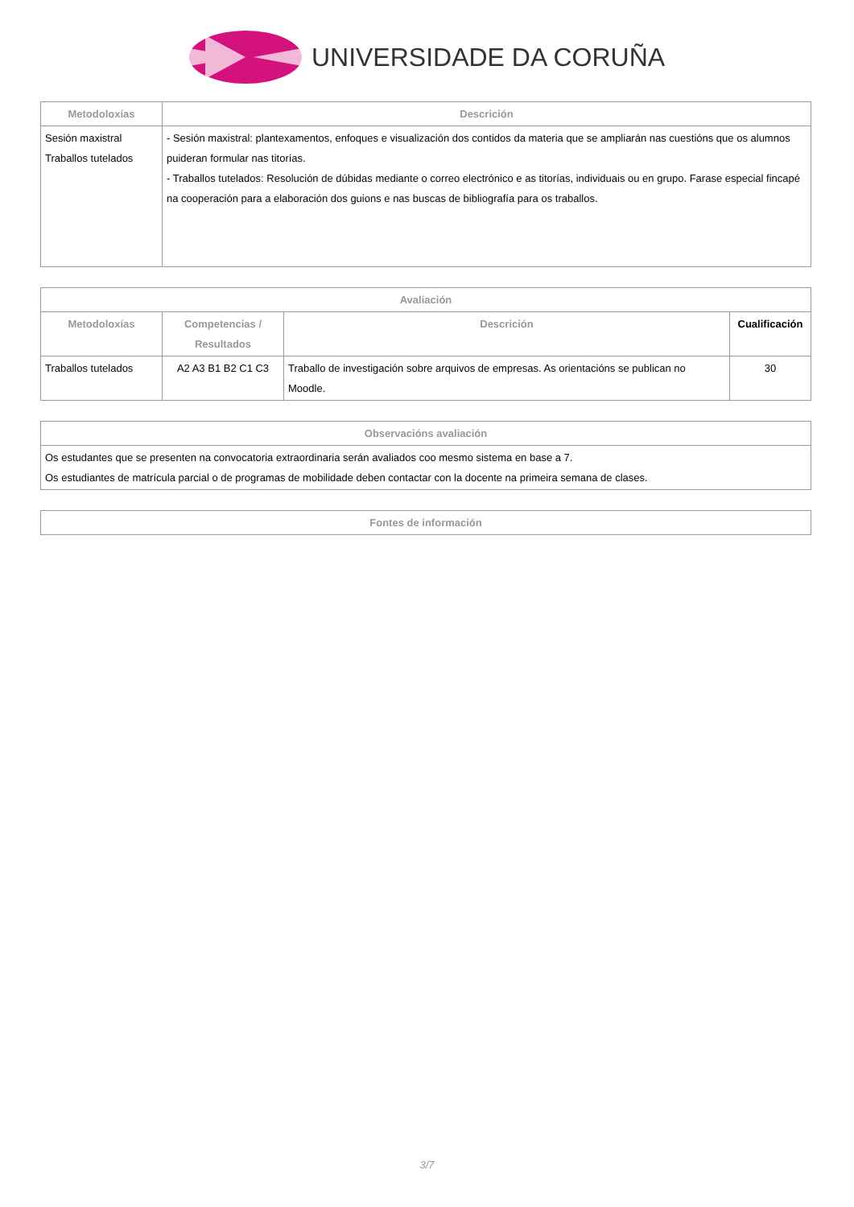UNIVERSIDADE DA CORUÑA
| Metodoloxías | Descrición |
| --- | --- |
| Sesión maxistral Traballos tutelados | - Sesión maxistral: plantexamentos, enfoques e visualización dos contidos da materia que se ampliarán nas cuestións que os alumnos puideran formular nas titorías. - Traballos tutelados: Resolución de dúbidas mediante o correo electrónico e as titorías, individuais ou en grupo. Farase especial fincapé na cooperación para a elaboración dos guions e nas buscas de bibliografía para os traballos. |
| Avaliación | | | |
| --- | --- | --- | --- |
| Metodoloxías | Competencias / Resultados | Descrición | Cualificación |
| Traballos tutelados | A2 A3 B1 B2 C1 C3 | Traballo de investigación sobre arquivos de empresas. As orientacións se publican no Moodle. | 30 |
| Observacións avaliación |
| --- |
| Os estudantes que se presenten na convocatoria extraordinaria serán avaliados coo mesmo sistema en base a 7. Os estudiantes de matrícula parcial o de programas de mobilidade deben contactar con la docente na primeira semana de clases. |
| Fontes de información |
| --- |
3/7